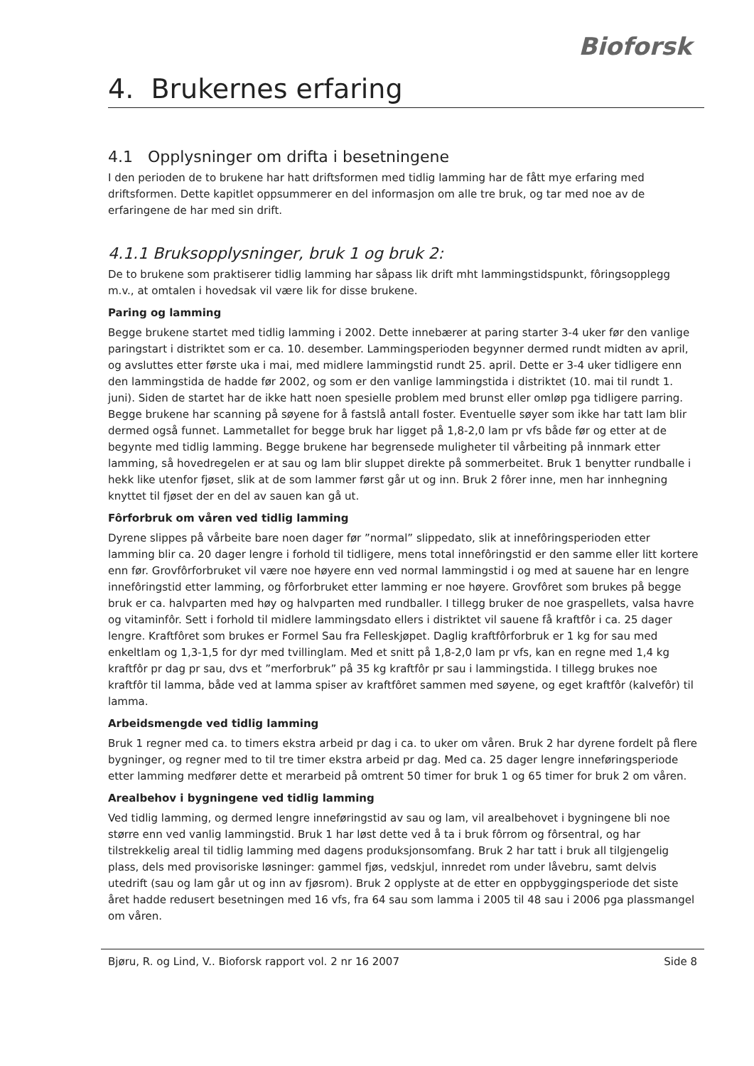Bioforsk
4. Brukernes erfaring
4.1 Opplysninger om drifta i besetningene
I den perioden de to brukene har hatt driftsformen med tidlig lamming har de fått mye erfaring med driftsformen. Dette kapitlet oppsummerer en del informasjon om alle tre bruk, og tar med noe av de erfaringene de har med sin drift.
4.1.1 Bruksopplysninger, bruk 1 og bruk 2:
De to brukene som praktiserer tidlig lamming har såpass lik drift mht lammingstidspunkt, fôringsopplegg m.v., at omtalen i hovedsak vil være lik for disse brukene.
Paring og lamming
Begge brukene startet med tidlig lamming i 2002. Dette innebærer at paring starter 3-4 uker før den vanlige paringstart i distriktet som er ca. 10. desember. Lammingsperioden begynner dermed rundt midten av april, og avsluttes etter første uka i mai, med midlere lammingstid rundt 25. april. Dette er 3-4 uker tidligere enn den lammingstida de hadde før 2002, og som er den vanlige lammingstida i distriktet (10. mai til rundt 1. juni). Siden de startet har de ikke hatt noen spesielle problem med brunst eller omløp pga tidligere parring. Begge brukene har scanning på søyene for å fastslå antall foster. Eventuelle søyer som ikke har tatt lam blir dermed også funnet. Lammetallet for begge bruk har ligget på 1,8-2,0 lam pr vfs både før og etter at de begynte med tidlig lamming. Begge brukene har begrensede muligheter til vårbeiting på innmark etter lamming, så hovedregelen er at sau og lam blir sluppet direkte på sommerbeitet. Bruk 1 benytter rundballe i hekk like utenfor fjøset, slik at de som lammer først går ut og inn. Bruk 2 fôrer inne, men har innhegning knyttet til fjøset der en del av sauen kan gå ut.
Fôrforbruk om våren ved tidlig lamming
Dyrene slippes på vårbeite bare noen dager før ”normal” slippedato, slik at innefôringsperioden etter lamming blir ca. 20 dager lengre i forhold til tidligere, mens total innefôringstid er den samme eller litt kortere enn før. Grovfôrforbruket vil være noe høyere enn ved normal lammingstid i og med at sauene har en lengre innefôringstid etter lamming, og fôrforbruket etter lamming er noe høyere. Grovfôret som brukes på begge bruk er ca. halvparten med høy og halvparten med rundballer. I tillegg bruker de noe graspellets, valsa havre og vitaminfôr. Sett i forhold til midlere lammingsdato ellers i distriktet vil sauene få kraftfôr i ca. 25 dager lengre. Kraftfôret som brukes er Formel Sau fra Felleskjøpet. Daglig kraftfôrforbruk er 1 kg for sau med enkeltlam og 1,3-1,5 for dyr med tvillinglam. Med et snitt på 1,8-2,0 lam pr vfs, kan en regne med 1,4 kg kraftfôr pr dag pr sau, dvs et ”merforbruk” på 35 kg kraftfôr pr sau i lammingstida. I tillegg brukes noe kraftfôr til lamma, både ved at lamma spiser av kraftfôret sammen med søyene, og eget kraftfôr (kalvefôr) til lamma.
Arbeidsmengde ved tidlig lamming
Bruk 1 regner med ca. to timers ekstra arbeid pr dag i ca. to uker om våren. Bruk 2 har dyrene fordelt på flere bygninger, og regner med to til tre timer ekstra arbeid pr dag. Med ca. 25 dager lengre inneføringsperiode etter lamming medfører dette et merarbeid på omtrent 50 timer for bruk 1 og 65 timer for bruk 2 om våren.
Arealbehov i bygningene ved tidlig lamming
Ved tidlig lamming, og dermed lengre inneføringstid av sau og lam, vil arealbehovet i bygningene bli noe større enn ved vanlig lammingstid. Bruk 1 har løst dette ved å ta i bruk fôrrom og fôrsentral, og har tilstrekkelig areal til tidlig lamming med dagens produksjonsomfang. Bruk 2 har tatt i bruk all tilgjengelig plass, dels med provisoriske løsninger: gammel fjøs, vedskjul, innredet rom under låvebru, samt delvis utedrift (sau og lam går ut og inn av fjøsrom). Bruk 2 opplyste at de etter en oppbyggingsperiode det siste året hadde redusert besetningen med 16 vfs, fra 64 sau som lamma i 2005 til 48 sau i 2006 pga plassmangel om våren.
Bjøru, R. og Lind, V.. Bioforsk rapport vol. 2 nr 16 2007 Side 8